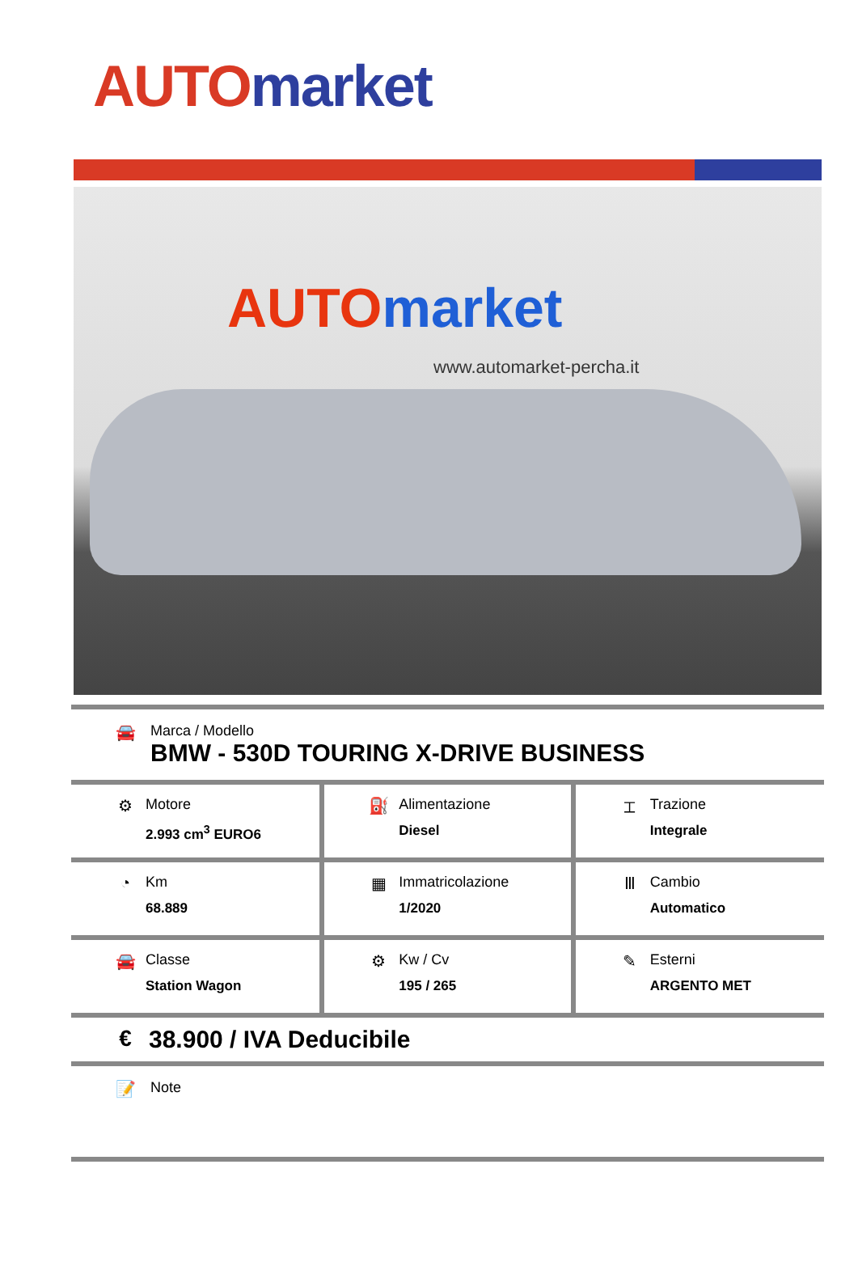AUTO market
AUTO market
www.automarket-percha.it
🚘 Marca / Modello
BMW - 530D TOURING X-DRIVE BUSINESS
| ⚙ Motore 2.993 cm<sup>3</sup> EURO6 | ⛽ Alimentazione Diesel | ⌶ Trazione Integrale |
| ◔ Km 68.889 | ▦ Immatricolazione 1/2020 | Ⅲ Cambio Automatico |
| 🚘 Classe Station Wagon | ⚙ Kw / Cv 195 / 265 | ✎ Esterni ARGENTO MET |
€ 38.900 / IVA Deducibile
📝 Note